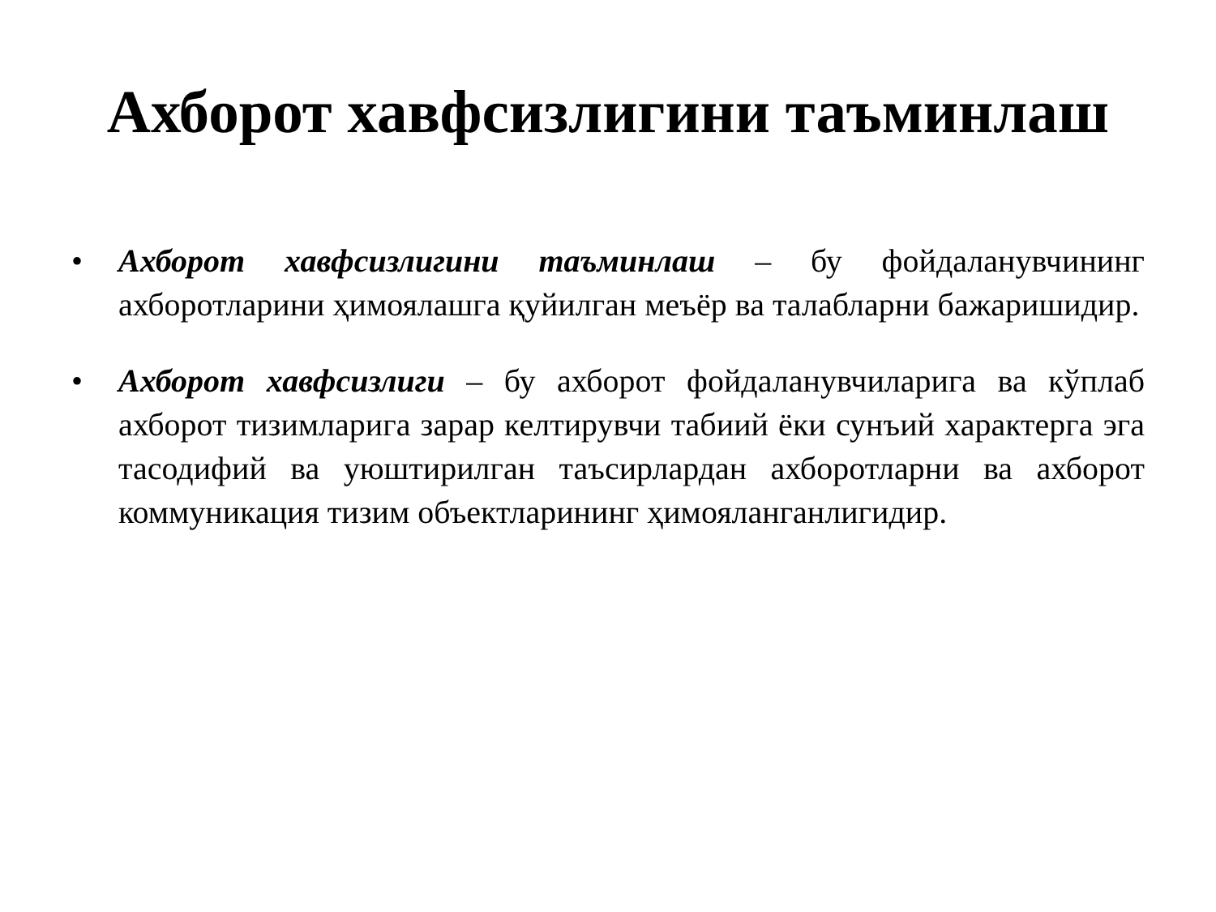Ахборот хавфсизлигини таъминлаш
• Ахборот хавфсизлигини таъминлаш – бу фойдаланувчининг ахборотларини ҳимоялашга қуйилган меъёр ва талабларни бажаришидир.
• Ахборот хавфсизлиги – бу ахборот фойдаланувчиларига ва кўплаб ахборот тизимларига зарар келтирувчи табиий ёки сунъий характерга эга тасодифий ва уюштирилган таъсирлардан ахборотларни ва ахборот коммуникация тизим объектларининг ҳимояланганлигидир.